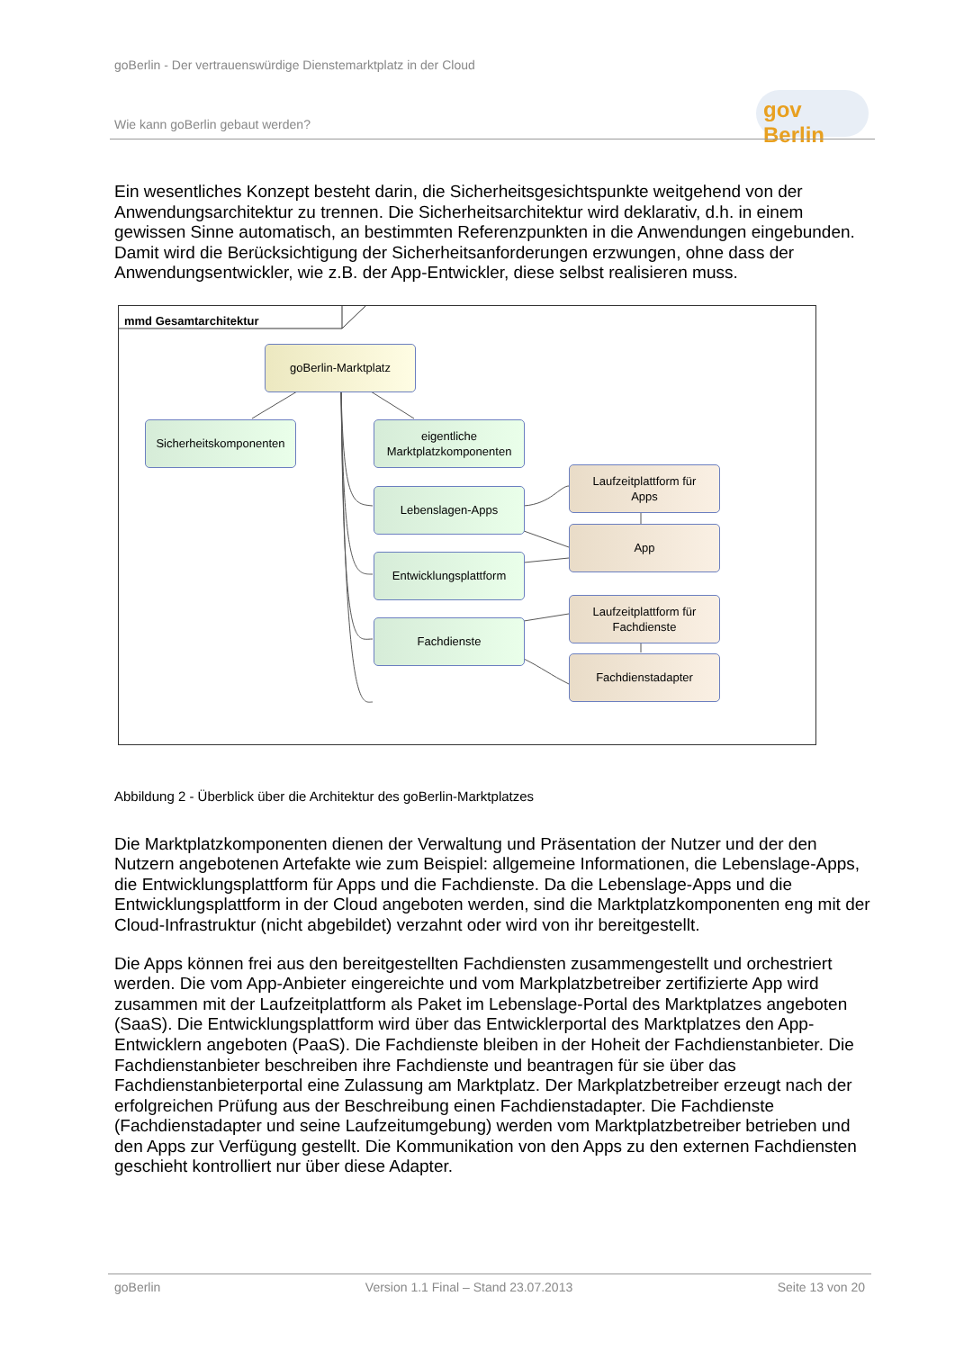goBerlin - Der vertrauenswürdige Dienstemarktplatz in der Cloud
Wie kann goBerlin gebaut werden?
gov Berlin
Ein wesentliches Konzept besteht darin, die Sicherheitsgesichtspunkte weitgehend von der Anwendungsarchitektur zu trennen. Die Sicherheitsarchitektur wird deklarativ, d.h. in einem gewissen Sinne automatisch, an bestimmten Referenzpunkten in die Anwendungen eingebunden. Damit wird die Berücksichtigung der Sicherheitsanforderungen erzwungen, ohne dass der Anwendungsentwickler, wie z.B. der App-Entwickler, diese selbst realisieren muss.
mmd Gesamtarchitektur
goBerlin-Marktplatz
Sicherheitskomponenten
eigentliche
Marktplatzkomponenten
Lebenslagen-Apps
Entwicklungsplattform
Fachdienste
Laufzeitplattform für
Apps
App
Laufzeitplattform für
Fachdienste
Fachdienstadapter
Abbildung 2 - Überblick über die Architektur des goBerlin-Marktplatzes
Die Marktplatzkomponenten dienen der Verwaltung und Präsentation der Nutzer und der den Nutzern angebotenen Artefakte wie zum Beispiel: allgemeine Informationen, die Lebenslage-Apps, die Entwicklungsplattform für Apps und die Fachdienste. Da die Lebenslage-Apps und die Entwicklungsplattform in der Cloud angeboten werden, sind die Marktplatzkomponenten eng mit der Cloud-Infrastruktur (nicht abgebildet) verzahnt oder wird von ihr bereitgestellt.
Die Apps können frei aus den bereitgestellten Fachdiensten zusammengestellt und orchestriert werden. Die vom App-Anbieter eingereichte und vom Markplatzbetreiber zertifizierte App wird zusammen mit der Laufzeitplattform als Paket im Lebenslage-Portal des Marktplatzes angeboten (SaaS). Die Entwicklungsplattform wird über das Entwicklerportal des Marktplatzes den App-Entwicklern angeboten (PaaS). Die Fachdienste bleiben in der Hoheit der Fachdienstanbieter. Die Fachdienstanbieter beschreiben ihre Fachdienste und beantragen für sie über das Fachdienstanbieterportal eine Zulassung am Marktplatz. Der Markplatzbetreiber erzeugt nach der erfolgreichen Prüfung aus der Beschreibung einen Fachdienstadapter. Die Fachdienste (Fachdienstadapter und seine Laufzeitumgebung) werden vom Marktplatzbetreiber betrieben und den Apps zur Verfügung gestellt. Die Kommunikation von den Apps zu den externen Fachdiensten geschieht kontrolliert nur über diese Adapter.
goBerlin Version 1.1 Final – Stand 23.07.2013 Seite 13 von 20